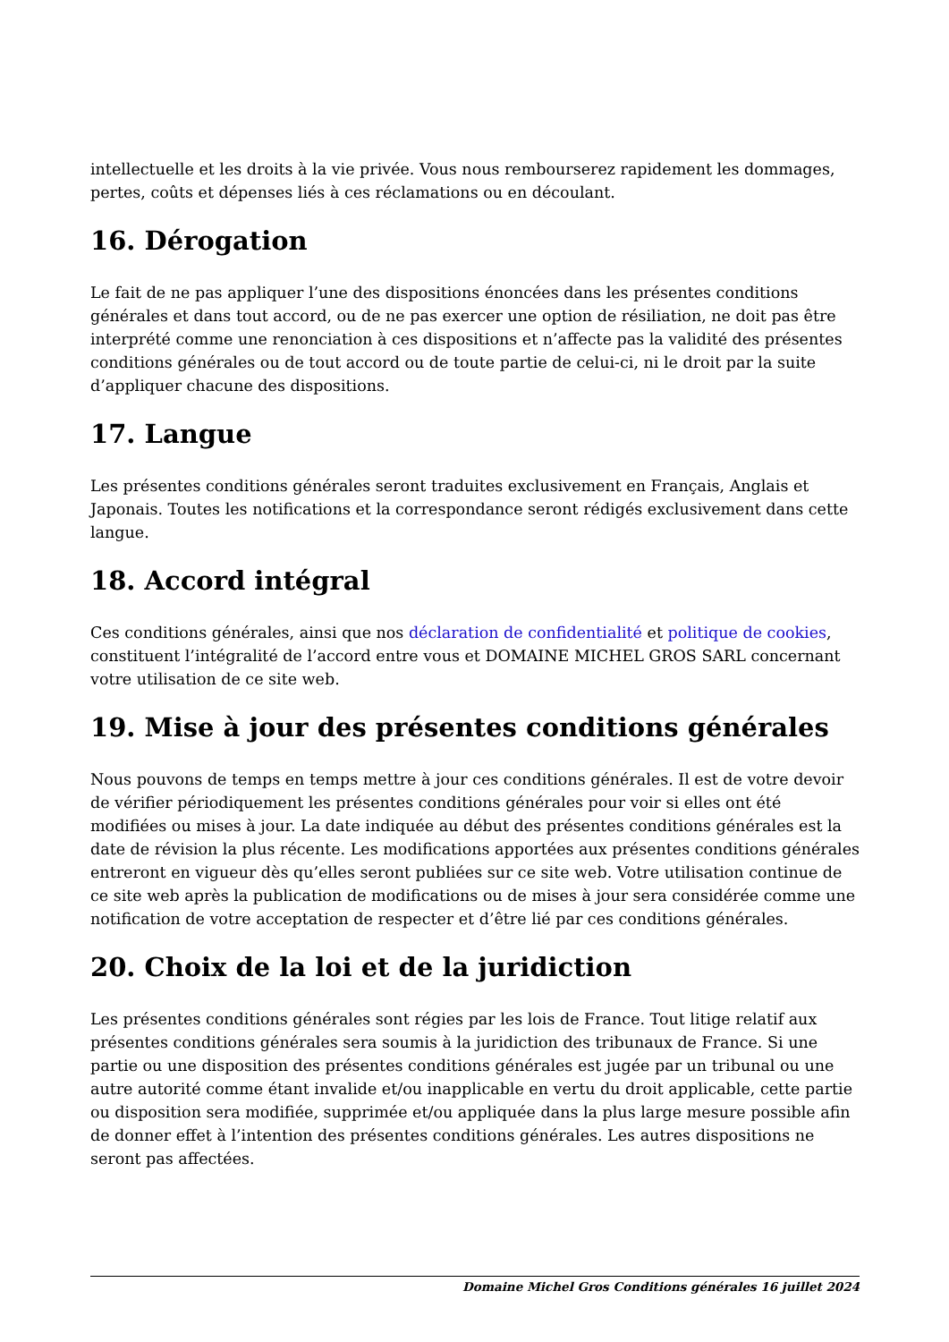intellectuelle et les droits à la vie privée. Vous nous rembourserez rapidement les dommages, pertes, coûts et dépenses liés à ces réclamations ou en découlant.
16. Dérogation
Le fait de ne pas appliquer l’une des dispositions énoncées dans les présentes conditions générales et dans tout accord, ou de ne pas exercer une option de résiliation, ne doit pas être interprété comme une renonciation à ces dispositions et n’affecte pas la validité des présentes conditions générales ou de tout accord ou de toute partie de celui-ci, ni le droit par la suite d’appliquer chacune des dispositions.
17. Langue
Les présentes conditions générales seront traduites exclusivement en Français, Anglais et Japonais. Toutes les notifications et la correspondance seront rédigés exclusivement dans cette langue.
18. Accord intégral
Ces conditions générales, ainsi que nos déclaration de confidentialité et politique de cookies, constituent l’intégralité de l’accord entre vous et DOMAINE MICHEL GROS SARL concernant votre utilisation de ce site web.
19. Mise à jour des présentes conditions générales
Nous pouvons de temps en temps mettre à jour ces conditions générales. Il est de votre devoir de vérifier périodiquement les présentes conditions générales pour voir si elles ont été modifiées ou mises à jour. La date indiquée au début des présentes conditions générales est la date de révision la plus récente. Les modifications apportées aux présentes conditions générales entreront en vigueur dès qu’elles seront publiées sur ce site web. Votre utilisation continue de ce site web après la publication de modifications ou de mises à jour sera considérée comme une notification de votre acceptation de respecter et d’être lié par ces conditions générales.
20. Choix de la loi et de la juridiction
Les présentes conditions générales sont régies par les lois de France. Tout litige relatif aux présentes conditions générales sera soumis à la juridiction des tribunaux de France. Si une partie ou une disposition des présentes conditions générales est jugée par un tribunal ou une autre autorité comme étant invalide et/ou inapplicable en vertu du droit applicable, cette partie ou disposition sera modifiée, supprimée et/ou appliquée dans la plus large mesure possible afin de donner effet à l’intention des présentes conditions générales. Les autres dispositions ne seront pas affectées.
Domaine Michel Gros Conditions générales 16 juillet 2024